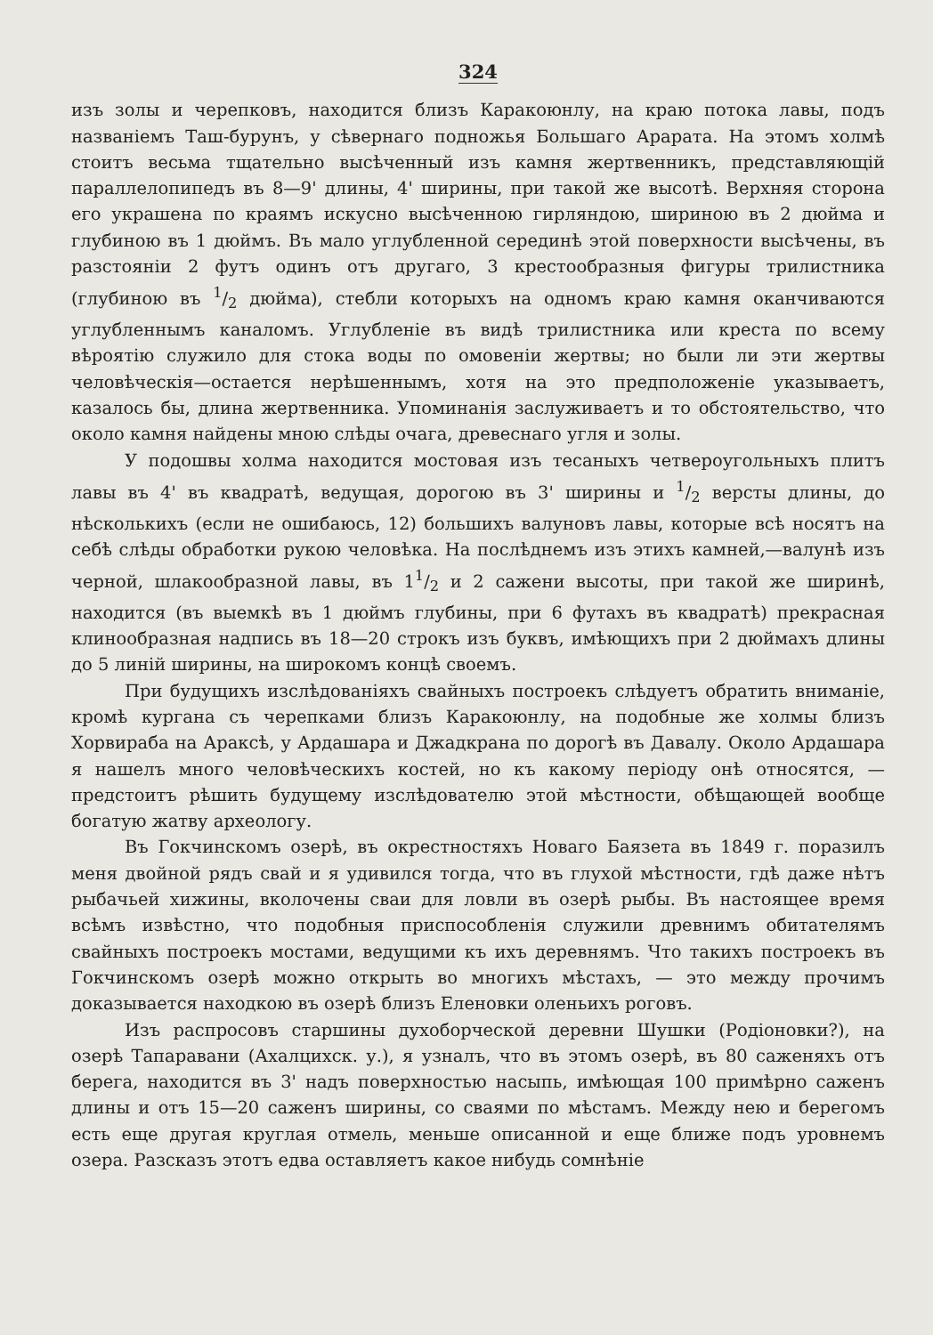324
изъ золы и черепковъ, находится близъ Каракоюнлу, на краю потока лавы, подъ названіемъ Таш-бурунъ, у сѣвернаго подножья Большаго Арарата. На этомъ холмѣ стоитъ весьма тщательно высѣченный изъ камня жертвенникъ, представляющій параллелопипедъ въ 8—9' длины, 4' ширины, при такой же высотѣ. Верхняя сторона его украшена по краямъ искусно высѣченною гирляндою, шириною въ 2 дюйма и глубиною въ 1 дюймъ. Въ мало углубленной серединѣ этой поверхности высѣчены, въ разстояніи 2 футъ одинъ отъ другаго, 3 крестообразныя фигуры трилистника (глубиною въ 1/2 дюйма), стебли которыхъ на одномъ краю камня оканчиваются углубленнымъ каналомъ. Углубленіе въ видѣ трилистника или креста по всему вѣроятію служило для стока воды по омовеніи жертвы; но были ли эти жертвы человѣческія—остается нерѣшеннымъ, хотя на это предположеніе указываетъ, казалось бы, длина жертвенника. Упоминанія заслуживаетъ и то обстоятельство, что около камня найдены мною слѣды очага, древеснаго угля и золы.
У подошвы холма находится мостовая изъ тесаныхъ четвероугольныхъ плитъ лавы въ 4' въ квадратѣ, ведущая, дорогою въ 3' ширины и 1/2 версты длины, до нѣсколькихъ (если не ошибаюсь, 12) большихъ валуновъ лавы, которые всѣ носятъ на себѣ слѣды обработки рукою человѣка. На послѣднемъ изъ этихъ камней,—валунѣ изъ черной, шлакообразной лавы, въ 11/2 и 2 сажени высоты, при такой же ширинѣ, находится (въ выемкѣ въ 1 дюймъ глубины, при 6 футахъ въ квадратѣ) прекрасная клинообразная надпись въ 18—20 строкъ изъ буквъ, имѣющихъ при 2 дюймахъ длины до 5 линій ширины, на широкомъ концѣ своемъ.
При будущихъ изслѣдованіяхъ свайныхъ построекъ слѣдуетъ обратить вниманіе, кромѣ кургана съ черепками близъ Каракоюнлу, на подобные же холмы близъ Хорвираба на Араксѣ, у Ардашара и Джадкрана по дорогѣ въ Давалу. Около Ардашара я нашелъ много человѣческихъ костей, но къ какому періоду онѣ относятся, — предстоитъ рѣшить будущему изслѣдователю этой мѣстности, обѣщающей вообще богатую жатву археологу.
Въ Гокчинскомъ озерѣ, въ окрестностяхъ Новаго Баязета въ 1849 г. поразилъ меня двойной рядъ свай и я удивился тогда, что въ глухой мѣстности, гдѣ даже нѣтъ рыбачьей хижины, вколочены сваи для ловли въ озерѣ рыбы. Въ настоящее время всѣмъ извѣстно, что подобныя приспособленія служили древнимъ обитателямъ свайныхъ построекъ мостами, ведущими къ ихъ деревнямъ. Что такихъ построекъ въ Гокчинскомъ озерѣ можно открыть во многихъ мѣстахъ, — это между прочимъ доказывается находкою въ озерѣ близъ Еленовки оленьихъ роговъ.
Изъ распросовъ старшины духоборческой деревни Шушки (Родіоновки?), на озерѣ Тапаравани (Ахалцихск. у.), я узналъ, что въ этомъ озерѣ, въ 80 саженяхъ отъ берега, находится въ 3' надъ поверхностью насыпь, имѣющая 100 примѣрно саженъ длины и отъ 15—20 саженъ ширины, со сваями по мѣстамъ. Между нею и берегомъ есть еще другая круглая отмель, меньше описанной и еще ближе подъ уровнемъ озера. Разсказъ этотъ едва оставляетъ какое нибудь сомнѣніе